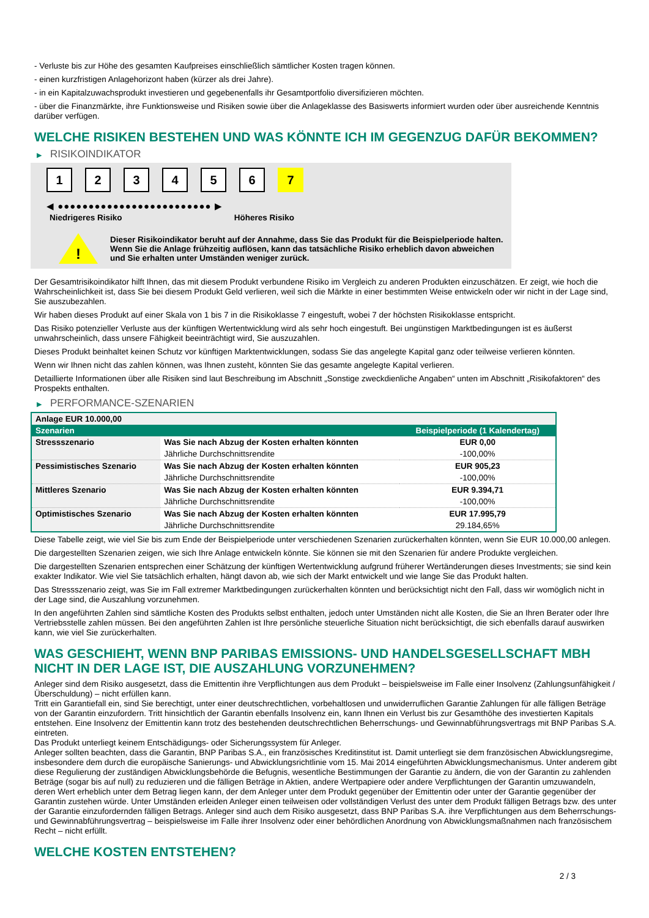- Verluste bis zur Höhe des gesamten Kaufpreises einschließlich sämtlicher Kosten tragen können.
- einen kurzfristigen Anlagehorizont haben (kürzer als drei Jahre).
- in ein Kapitalzuwachsprodukt investieren und gegebenenfalls ihr Gesamtportfolio diversifizieren möchten.
- über die Finanzmärkte, ihre Funktionsweise und Risiken sowie über die Anlageklasse des Basiswerts informiert wurden oder über ausreichende Kenntnis darüber verfügen.
WELCHE RISIKEN BESTEHEN UND WAS KÖNNTE ICH IM GEGENZUG DAFÜR BEKOMMEN?
▶ RISIKOINDIKATOR
1 2 3 4 5 6 7
◀ ●●●●●●●●●●●●●●●●●●●●●●●●● ▶
Niedrigeres Risiko Höheres Risiko
!
Dieser Risikoindikator beruht auf der Annahme, dass Sie das Produkt für die Beispielperiode halten.
Wenn Sie die Anlage frühzeitig auflösen, kann das tatsächliche Risiko erheblich davon abweichen und Sie erhalten unter Umständen weniger zurück.
Der Gesamtrisikoindikator hilft Ihnen, das mit diesem Produkt verbundene Risiko im Vergleich zu anderen Produkten einzuschätzen. Er zeigt, wie hoch die Wahrscheinlichkeit ist, dass Sie bei diesem Produkt Geld verlieren, weil sich die Märkte in einer bestimmten Weise entwickeln oder wir nicht in der Lage sind, Sie auszubezahlen.
Wir haben dieses Produkt auf einer Skala von 1 bis 7 in die Risikoklasse 7 eingestuft, wobei 7 der höchsten Risikoklasse entspricht.
Das Risiko potenzieller Verluste aus der künftigen Wertentwicklung wird als sehr hoch eingestuft. Bei ungünstigen Marktbedingungen ist es äußerst unwahrscheinlich, dass unsere Fähigkeit beeinträchtigt wird, Sie auszuzahlen.
Dieses Produkt beinhaltet keinen Schutz vor künftigen Marktentwicklungen, sodass Sie das angelegte Kapital ganz oder teilweise verlieren könnten.
Wenn wir Ihnen nicht das zahlen können, was Ihnen zusteht, könnten Sie das gesamte angelegte Kapital verlieren.
Detaillierte Informationen über alle Risiken sind laut Beschreibung im Abschnitt „Sonstige zweckdienliche Angaben“ unten im Abschnitt „Risikofaktoren“ des Prospekts enthalten.
▶ PERFORMANCE-SZENARIEN
| Anlage EUR 10.000,00 | | |
| Szenarien | | Beispielperiode (1 Kalendertag) |
| Stressszenario | Was Sie nach Abzug der Kosten erhalten könnten | EUR 0,00 |
| | Jährliche Durchschnittsrendite | -100,00% |
| Pessimistisches Szenario | Was Sie nach Abzug der Kosten erhalten könnten | EUR 905,23 |
| | Jährliche Durchschnittsrendite | -100,00% |
| Mittleres Szenario | Was Sie nach Abzug der Kosten erhalten könnten | EUR 9.394,71 |
| | Jährliche Durchschnittsrendite | -100,00% |
| Optimistisches Szenario | Was Sie nach Abzug der Kosten erhalten könnten | EUR 17.995,79 |
| | Jährliche Durchschnittsrendite | 29.184,65% |
Diese Tabelle zeigt, wie viel Sie bis zum Ende der Beispielperiode unter verschiedenen Szenarien zurückerhalten könnten, wenn Sie EUR 10.000,00 anlegen.
Die dargestellten Szenarien zeigen, wie sich Ihre Anlage entwickeln könnte. Sie können sie mit den Szenarien für andere Produkte vergleichen.
Die dargestellten Szenarien entsprechen einer Schätzung der künftigen Wertentwicklung aufgrund früherer Wertänderungen dieses Investments; sie sind kein exakter Indikator. Wie viel Sie tatsächlich erhalten, hängt davon ab, wie sich der Markt entwickelt und wie lange Sie das Produkt halten.
Das Stressszenario zeigt, was Sie im Fall extremer Marktbedingungen zurückerhalten könnten und berücksichtigt nicht den Fall, dass wir womöglich nicht in der Lage sind, die Auszahlung vorzunehmen.
In den angeführten Zahlen sind sämtliche Kosten des Produkts selbst enthalten, jedoch unter Umständen nicht alle Kosten, die Sie an Ihren Berater oder Ihre Vertriebsstelle zahlen müssen. Bei den angeführten Zahlen ist Ihre persönliche steuerliche Situation nicht berücksichtigt, die sich ebenfalls darauf auswirken kann, wie viel Sie zurückerhalten.
WAS GESCHIEHT, WENN BNP PARIBAS EMISSIONS- UND HANDELSGESELLSCHAFT MBH NICHT IN DER LAGE IST, DIE AUSZAHLUNG VORZUNEHMEN?
Anleger sind dem Risiko ausgesetzt, dass die Emittentin ihre Verpflichtungen aus dem Produkt – beispielsweise im Falle einer Insolvenz (Zahlungsunfähigkeit / Überschuldung) – nicht erfüllen kann.
Tritt ein Garantiefall ein, sind Sie berechtigt, unter einer deutschrechtlichen, vorbehaltlosen und unwiderruflichen Garantie Zahlungen für alle fälligen Beträge von der Garantin einzufordern. Tritt hinsichtlich der Garantin ebenfalls Insolvenz ein, kann Ihnen ein Verlust bis zur Gesamthöhe des investierten Kapitals entstehen. Eine Insolvenz der Emittentin kann trotz des bestehenden deutschrechtlichen Beherrschungs- und Gewinnabführungsvertrags mit BNP Paribas S.A. eintreten.
Das Produkt unterliegt keinem Entschädigungs- oder Sicherungssystem für Anleger.
Anleger sollten beachten, dass die Garantin, BNP Paribas S.A., ein französisches Kreditinstitut ist. Damit unterliegt sie dem französischen Abwicklungsregime, insbesondere dem durch die europäische Sanierungs- und Abwicklungsrichtlinie vom 15. Mai 2014 eingeführten Abwicklungsmechanismus. Unter anderem gibt diese Regulierung der zuständigen Abwicklungsbehörde die Befugnis, wesentliche Bestimmungen der Garantie zu ändern, die von der Garantin zu zahlenden Beträge (sogar bis auf null) zu reduzieren und die fälligen Beträge in Aktien, andere Wertpapiere oder andere Verpflichtungen der Garantin umzuwandeln, deren Wert erheblich unter dem Betrag liegen kann, der dem Anleger unter dem Produkt gegenüber der Emittentin oder unter der Garantie gegenüber der Garantin zustehen würde. Unter Umständen erleiden Anleger einen teilweisen oder vollständigen Verlust des unter dem Produkt fälligen Betrags bzw. des unter der Garantie einzufordernden fälligen Betrags. Anleger sind auch dem Risiko ausgesetzt, dass BNP Paribas S.A. ihre Verpflichtungen aus dem Beherrschungs- und Gewinnabführungsvertrag – beispielsweise im Falle ihrer Insolvenz oder einer behördlichen Anordnung von Abwicklungsmaßnahmen nach französischem Recht – nicht erfüllt.
WELCHE KOSTEN ENTSTEHEN?
2 / 3